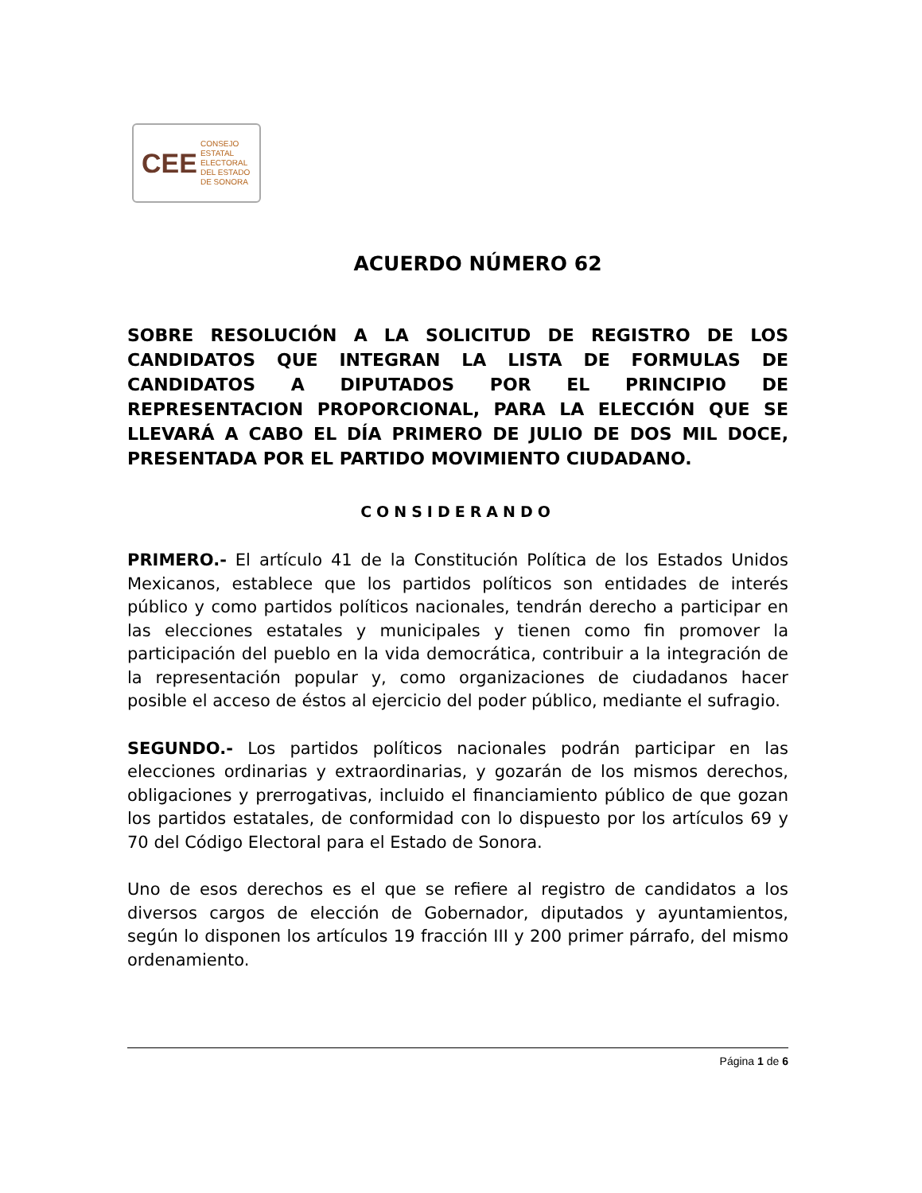CEE CONSEJO ESTATAL
ELECTORAL
DEL ESTADO
DE SONORA
ACUERDO NÚMERO 62
SOBRE RESOLUCIÓN A LA SOLICITUD DE REGISTRO DE LOS CANDIDATOS QUE INTEGRAN LA LISTA DE FORMULAS DE CANDIDATOS A DIPUTADOS POR EL PRINCIPIO DE REPRESENTACION PROPORCIONAL, PARA LA ELECCIÓN QUE SE LLEVARÁ A CABO EL DÍA PRIMERO DE JULIO DE DOS MIL DOCE, PRESENTADA POR EL PARTIDO MOVIMIENTO CIUDADANO.
CONSIDERANDO
PRIMERO.- El artículo 41 de la Constitución Política de los Estados Unidos Mexicanos, establece que los partidos políticos son entidades de interés público y como partidos políticos nacionales, tendrán derecho a participar en las elecciones estatales y municipales y tienen como fin promover la participación del pueblo en la vida democrática, contribuir a la integración de la representación popular y, como organizaciones de ciudadanos hacer posible el acceso de éstos al ejercicio del poder público, mediante el sufragio.
SEGUNDO.- Los partidos políticos nacionales podrán participar en las elecciones ordinarias y extraordinarias, y gozarán de los mismos derechos, obligaciones y prerrogativas, incluido el financiamiento público de que gozan los partidos estatales, de conformidad con lo dispuesto por los artículos 69 y 70 del Código Electoral para el Estado de Sonora.
Uno de esos derechos es el que se refiere al registro de candidatos a los diversos cargos de elección de Gobernador, diputados y ayuntamientos, según lo disponen los artículos 19 fracción III y 200 primer párrafo, del mismo ordenamiento.
Página 1 de 6